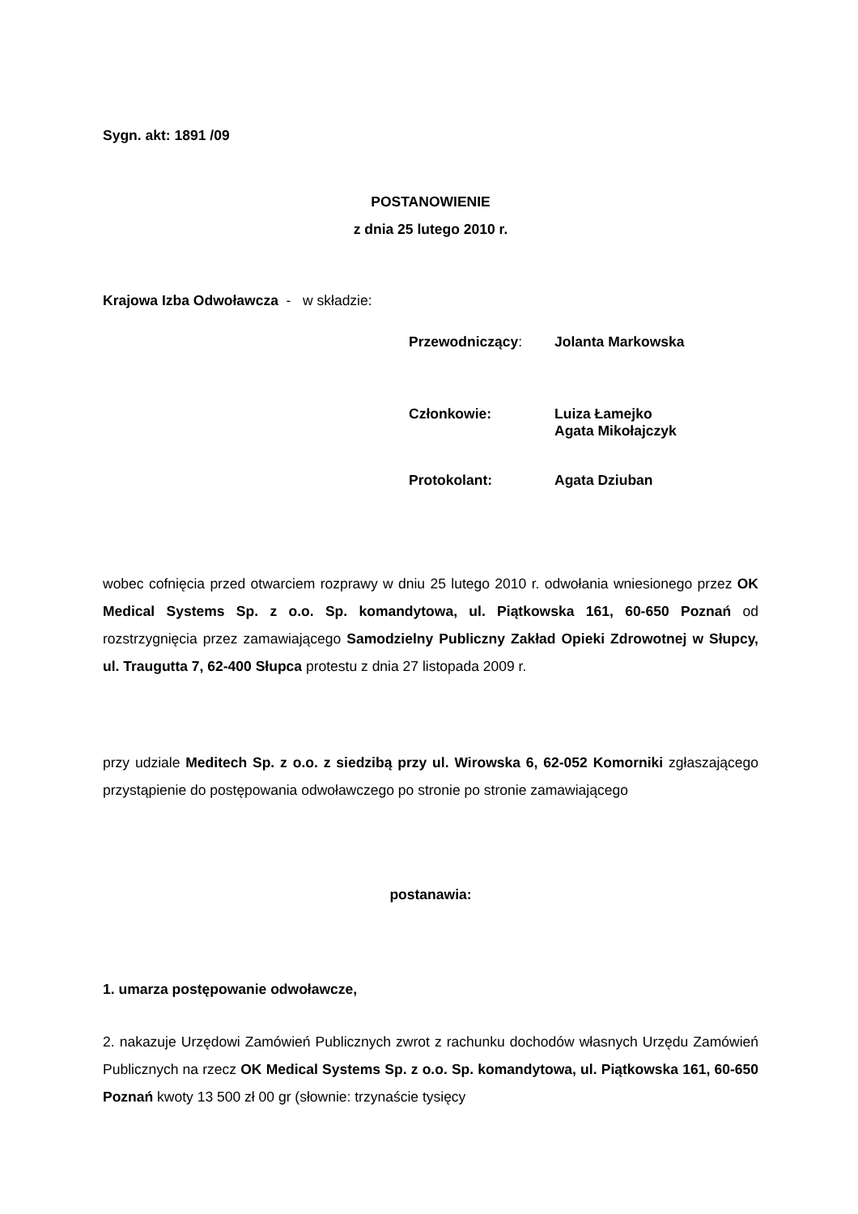Sygn. akt: 1891 /09
POSTANOWIENIE
z dnia 25 lutego 2010 r.
Krajowa Izba Odwoławcza - w składzie:
Przewodniczący: Jolanta Markowska
Członkowie: Luiza Łamejko
Agata Mikołajczyk
Protokolant: Agata Dziuban
wobec cofnięcia przed otwarciem rozprawy w dniu 25 lutego 2010 r. odwołania wniesionego przez OK Medical Systems Sp. z o.o. Sp. komandytowa, ul. Piątkowska 161, 60-650 Poznań od rozstrzygnięcia przez zamawiającego Samodzielny Publiczny Zakład Opieki Zdrowotnej w Słupcy, ul. Traugutta 7, 62-400 Słupca protestu z dnia 27 listopada 2009 r.
przy udziale Meditech Sp. z o.o. z siedzibą przy ul. Wirowska 6, 62-052 Komorniki zgłaszającego przystąpienie do postępowania odwoławczego po stronie po stronie zamawiającego
postanawia:
1. umarza postępowanie odwoławcze,
2. nakazuje Urzędowi Zamówień Publicznych zwrot z rachunku dochodów własnych Urzędu Zamówień Publicznych na rzecz OK Medical Systems Sp. z o.o. Sp. komandytowa, ul. Piątkowska 161, 60-650 Poznań kwoty 13 500 zł 00 gr (słownie: trzynaście tysięcy